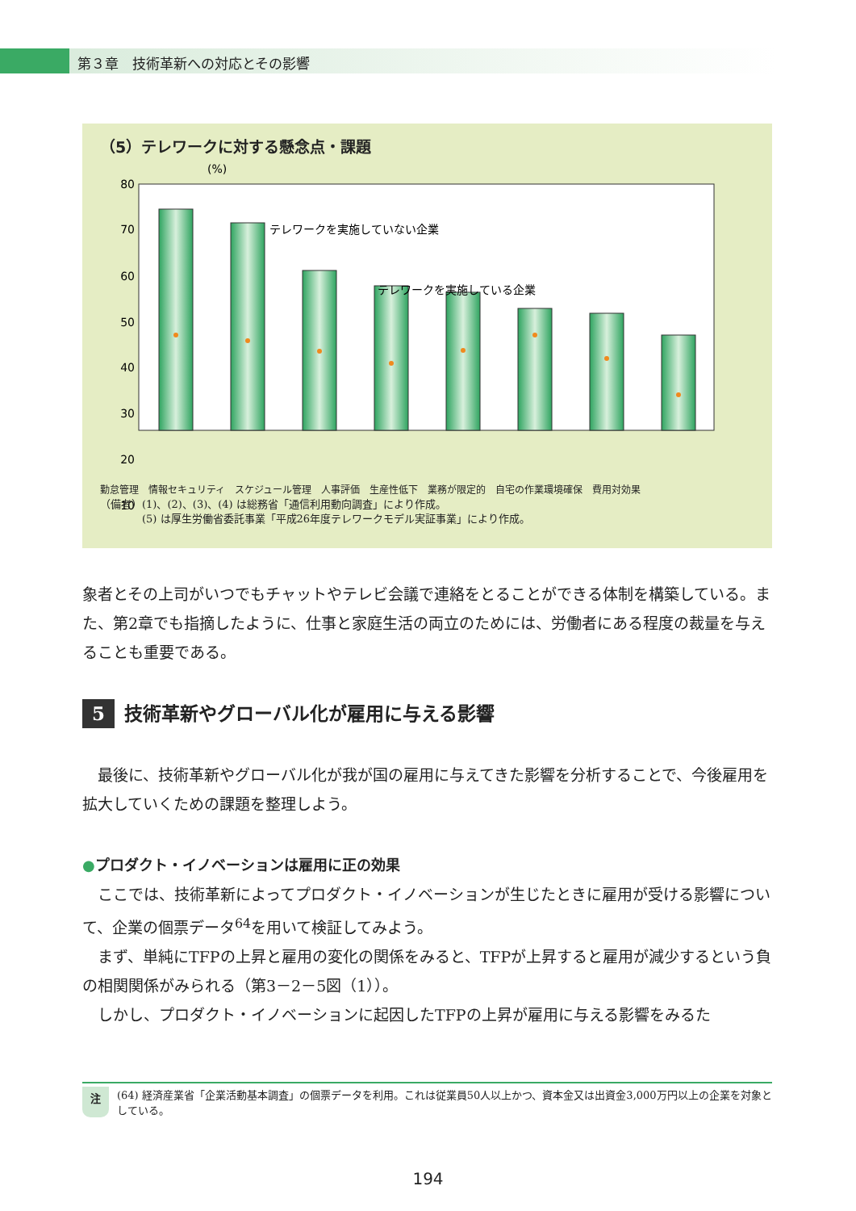第３章　技術革新への対応とその影響
（5）テレワークに対する懸念点・課題
(%)
80
70
60
50
40
30
20
10
テレワークを実施していない企業
テレワークを実施している企業
勤怠管理　情報セキュリティ　スケジュール管理　人事評価　生産性低下　業務が限定的　自宅の作業環境確保　費用対効果
（備考）(1)、(2)、(3)、(4) は総務省「通信利用動向調査」により作成。
　　　　(5) は厚生労働省委託事業「平成26年度テレワークモデル実証事業」により作成。
象者とその上司がいつでもチャットやテレビ会議で連絡をとることができる体制を構築している。また、第2章でも指摘したように、仕事と家庭生活の両立のためには、労働者にある程度の裁量を与えることも重要である。
5 技術革新やグローバル化が雇用に与える影響
　最後に、技術革新やグローバル化が我が国の雇用に与えてきた影響を分析することで、今後雇用を拡大していくための課題を整理しよう。
●プロダクト・イノベーションは雇用に正の効果
　ここでは、技術革新によってプロダクト・イノベーションが生じたときに雇用が受ける影響について、企業の個票データ<sup>64</sup>を用いて検証してみよう。
　まず、単純にTFPの上昇と雇用の変化の関係をみると、TFPが上昇すると雇用が減少するという負の相関関係がみられる（第3－2－5図（1））。
　しかし、プロダクト・イノベーションに起因したTFPの上昇が雇用に与える影響をみるた
注 (64) 経済産業省「企業活動基本調査」の個票データを利用。これは従業員50人以上かつ、資本金又は出資金3,000万円以上の企業を対象としている。
194